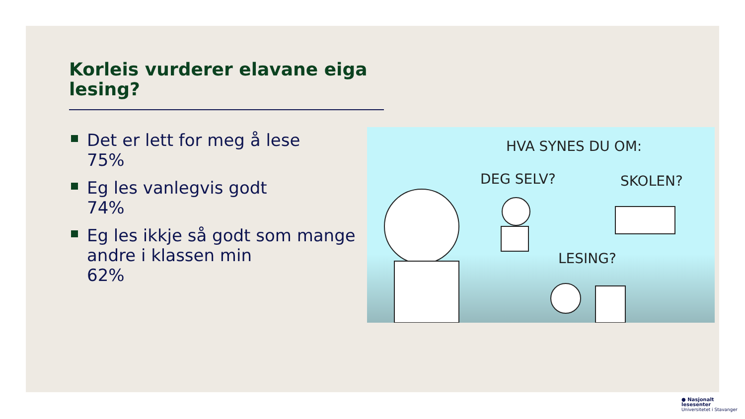Korleis vurderer elavane eiga lesing?
Det er lett for meg å lese
75%
Eg les vanlegvis godt
74%
Eg les ikkje så godt som mange andre i klassen min
62%
HVA SYNES DU OM:
DEG SELV? SKOLEN?
LESING?
● Nasjonalt
lesesenter
Universitetet i Stavanger